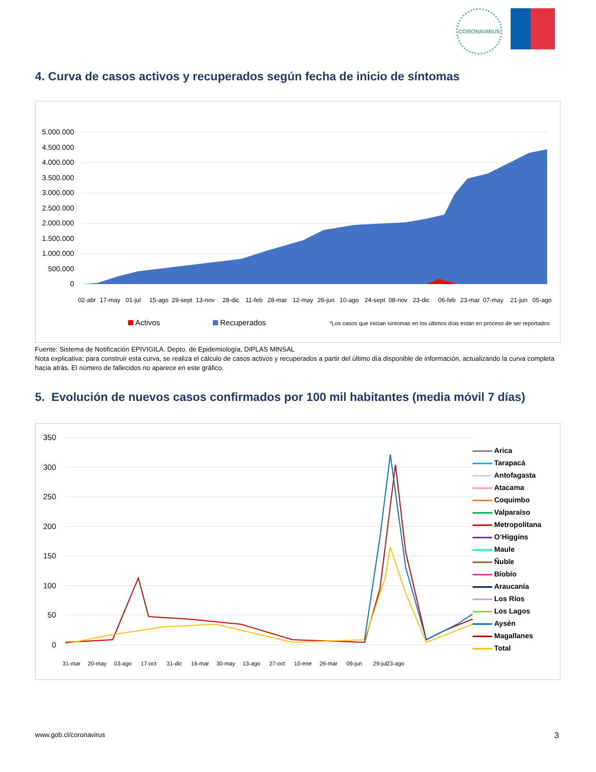CORONAVIRUS
4. Curva de casos activos y recuperados según fecha de inicio de síntomas
5.000.000
4.500.000
4.000.000
3.500.000
3.000.000
2.500.000
2.000.000
1.500.000
1.000.000
500.000
0
02-abr
17-may
01-jul
15-ago
29-sept
13-nov
28-dic
11-feb
28-mar
12-may
26-jun
10-ago
24-sept
08-nov
23-dic
06-feb
23-mar
07-may
21-jun
05-ago
Activos
Recuperados
*Los casos que inician síntomas en los últimos días están en proceso de ser reportados
Fuente: Sistema de Notificación EPIVIGILA. Depto. de Epidemiología, DIPLAS MINSAL
Nota explicativa: para construir esta curva, se realiza el cálculo de casos activos y recuperados a partir del último día disponible de información, actualizando la curva completa hacia atrás. El número de fallecidos no aparece en este gráfico.
5. Evolución de nuevos casos confirmados por 100 mil habitantes (media móvil 7 días)
350
300
250
200
150
100
50
0
31-mar
20-may
03-ago
17-oct
31-dic
16-mar
30-may
13-ago
27-oct
10-ene
26-mar
09-jun
29-jul
23-ago
Arica
Tarapacá
Antofagasta
Atacama
Coquimbo
Valparaíso
Metropolitana
O’Higgins
Maule
Ñuble
Biobío
Araucanía
Los Ríos
Los Lagos
Aysén
Magallanes
Total
www.gob.cl/coronavirus 3